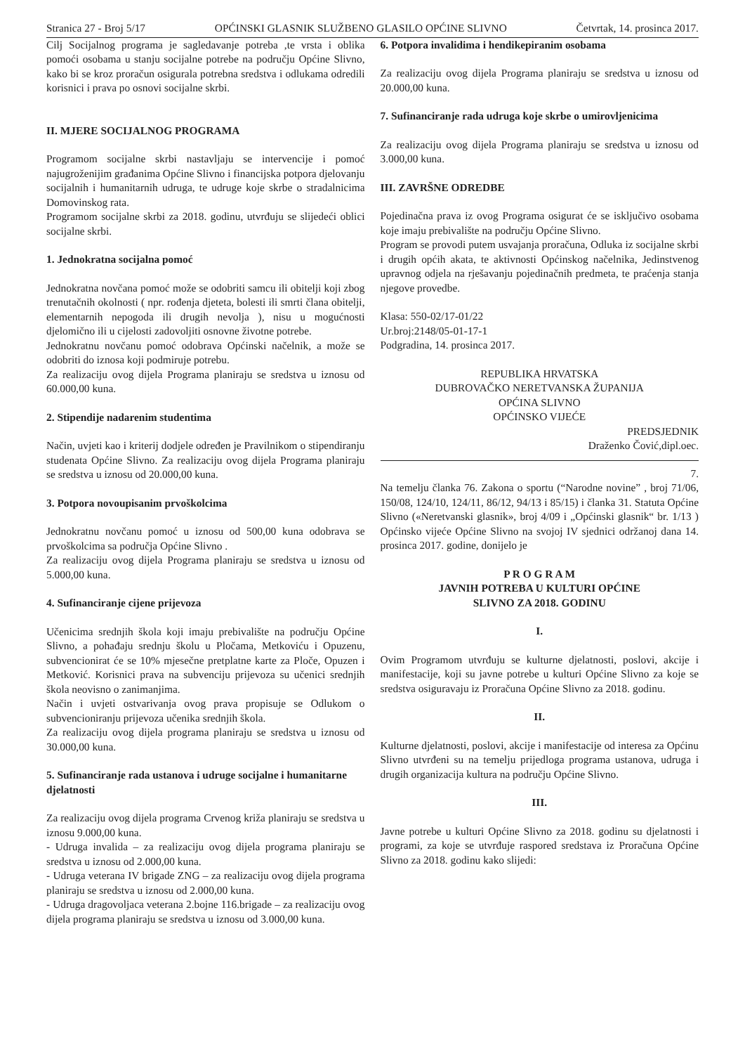Stranica 27 - Broj 5/17 OPĆINSKI GLASNIK SLUŽBENO GLASILO OPĆINE SLIVNO Četvrtak, 14. prosinca 2017.
Cilj Socijalnog programa je sagledavanje potreba ,te vrsta i oblika pomoći osobama u stanju socijalne potrebe na području Općine Slivno, kako bi se kroz proračun osigurala potrebna sredstva i odlukama odredili korisnici i prava po osnovi socijalne skrbi.
II. MJERE SOCIJALNOG PROGRAMA
Programom socijalne skrbi nastavljaju se intervencije i pomoć najugroženijim građanima Općine Slivno i financijska potpora djelovanju socijalnih i humanitarnih udruga, te udruge koje skrbe o stradalnicima Domovinskog rata.
Programom socijalne skrbi za 2018. godinu, utvrđuju se slijedeći oblici socijalne skrbi.
1. Jednokratna socijalna pomoć
Jednokratna novčana pomoć može se odobriti samcu ili obitelji koji zbog trenutačnih okolnosti ( npr. rođenja djeteta, bolesti ili smrti člana obitelji, elementarnih nepogoda ili drugih nevolja ), nisu u mogućnosti djelomično ili u cijelosti zadovoljiti osnovne životne potrebe.
Jednokratnu novčanu pomoć odobrava Općinski načelnik, a može se odobriti do iznosa koji podmiruje potrebu.
Za realizaciju ovog dijela Programa planiraju se sredstva u iznosu od 60.000,00 kuna.
2. Stipendije nadarenim studentima
Način, uvjeti kao i kriterij dodjele određen je Pravilnikom o stipendiranju studenata Općine Slivno. Za realizaciju ovog dijela Programa planiraju se sredstva u iznosu od 20.000,00 kuna.
3. Potpora novoupisanim prvoškolcima
Jednokratnu novčanu pomoć u iznosu od 500,00 kuna odobrava se prvoškolcima sa područja Općine Slivno .
Za realizaciju ovog dijela Programa planiraju se sredstva u iznosu od 5.000,00 kuna.
4. Sufinanciranje cijene prijevoza
Učenicima srednjih škola koji imaju prebivalište na području Općine Slivno, a pohađaju srednju školu u Pločama, Metkoviću i Opuzenu, subvencionirat će se 10% mjesečne pretplatne karte za Ploče, Opuzen i Metković. Korisnici prava na subvenciju prijevoza su učenici srednjih škola neovisno o zanimanjima.
Način i uvjeti ostvarivanja ovog prava propisuje se Odlukom o subvencioniranju prijevoza učenika srednjih škola.
Za realizaciju ovog dijela programa planiraju se sredstva u iznosu od 30.000,00 kuna.
5. Sufinanciranje rada ustanova i udruge socijalne i humanitarne djelatnosti
Za realizaciju ovog dijela programa Crvenog križa planiraju se sredstva u iznosu 9.000,00 kuna.
- Udruga invalida – za realizaciju ovog dijela programa planiraju se sredstva u iznosu od 2.000,00 kuna.
- Udruga veterana IV brigade ZNG – za realizaciju ovog dijela programa planiraju se sredstva u iznosu od 2.000,00 kuna.
- Udruga dragovoljaca veterana 2.bojne 116.brigade – za realizaciju ovog dijela programa planiraju se sredstva u iznosu od 3.000,00 kuna.
6. Potpora invalidima i hendikepiranim osobama
Za realizaciju ovog dijela Programa planiraju se sredstva u iznosu od 20.000,00 kuna.
7. Sufinanciranje rada udruga koje skrbe o umirovljenicima
Za realizaciju ovog dijela Programa planiraju se sredstva u iznosu od 3.000,00 kuna.
III. ZAVRŠNE ODREDBE
Pojedinačna prava iz ovog Programa osigurat će se isključivo osobama koje imaju prebivalište na području Općine Slivno.
Program se provodi putem usvajanja proračuna, Odluka iz socijalne skrbi i drugih općih akata, te aktivnosti Općinskog načelnika, Jedinstvenog upravnog odjela na rješavanju pojedinačnih predmeta, te praćenja stanja njegove provedbe.
Klasa: 550-02/17-01/22
Ur.broj:2148/05-01-17-1
Podgradina, 14. prosinca 2017.
REPUBLIKA HRVATSKA
DUBROVAČKO NERETVANSKA ŽUPANIJA
OPĆINA SLIVNO
OPĆINSKO VIJEĆE
PREDSJEDNIK
Draženko Čović,dipl.oec.
7.
Na temelju članka 76. Zakona o sportu (“Narodne novine” , broj 71/06, 150/08, 124/10, 124/11, 86/12, 94/13 i 85/15) i članka 31. Statuta Općine Slivno («Neretvanski glasnik», broj 4/09 i „Općinski glasnik“ br. 1/13 ) Općinsko vijeće Općine Slivno na svojoj IV sjednici održanoj dana 14. prosinca 2017. godine, donijelo je
P R O G R A M
JAVNIH POTREBA U KULTURI OPĆINE
SLIVNO ZA 2018. GODINU
I.
Ovim Programom utvrđuju se kulturne djelatnosti, poslovi, akcije i manifestacije, koji su javne potrebe u kulturi Općine Slivno za koje se sredstva osiguravaju iz Proračuna Općine Slivno za 2018. godinu.
II.
Kulturne djelatnosti, poslovi, akcije i manifestacije od interesa za Općinu Slivno utvrđeni su na temelju prijedloga programa ustanova, udruga i drugih organizacija kultura na području Općine Slivno.
III.
Javne potrebe u kulturi Općine Slivno za 2018. godinu su djelatnosti i programi, za koje se utvrđuje raspored sredstava iz Proračuna Općine Slivno za 2018. godinu kako slijedi: